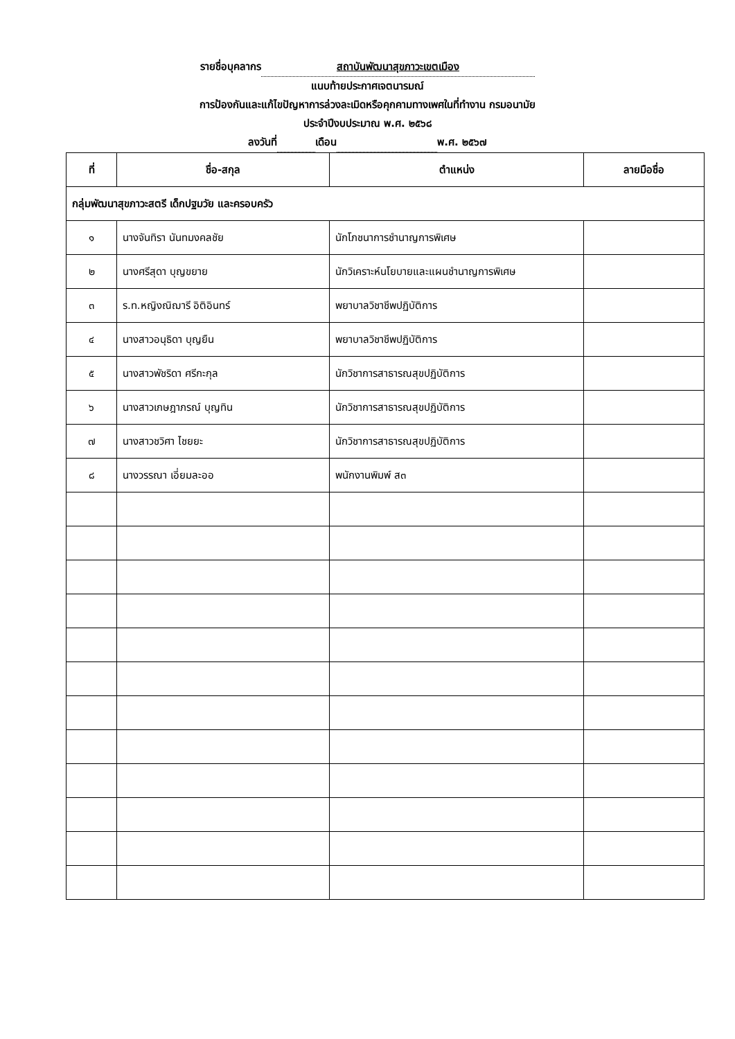รายชื่อบุคลากร สถาบันพัฒนาสุขภาวะเขตเมือง
แนบท้ายประกาศเจตนารมณ์
การป้องกันและแก้ไขปัญหาการล่วงละเมิดหรือคุกคามทางเพศในที่ทำงาน กรมอนามัย
ประจำปีงบประมาณ พ.ศ. ๒๕๖๘
ลงวันที่ เดือน พ.ศ. ๒๕๖๗
| ที่ | ชื่อ-สกุล | ตำแหน่ง | ลายมือชื่อ |
| --- | --- | --- | --- |
| กลุ่มพัฒนาสุขภาวะสตรี เด็กปฐมวัย และครอบครัว | | | |
| ๑ | นางจันทิรา นันทมงคลชัย | นักโภชนาการชำนาญการพิเศษ | |
| ๒ | นางศรีสุดา บุญขยาย | นักวิเคราะห์นโยบายและแผนชำนาญการพิเศษ | |
| ๓ | ร.ท.หญิงณิฌารี อิติอินทร์ | พยาบาลวิชาชีพปฏิบัติการ | |
| ๔ | นางสาวอนุธิดา บุญยืน | พยาบาลวิชาชีพปฏิบัติการ | |
| ๕ | นางสาวพัชริดา ศรีกะกุล | นักวิชาการสาธารณสุขปฏิบัติการ | |
| ๖ | นางสาวเกษฎาภรณ์ บุญทิน | นักวิชาการสาธารณสุขปฏิบัติการ | |
| ๗ | นางสาวชวิศา ไชยยะ | นักวิชาการสาธารณสุขปฏิบัติการ | |
| ๘ | นางวรรณา เอี่ยมละออ | พนักงานพิมพ์ ส๓ | |